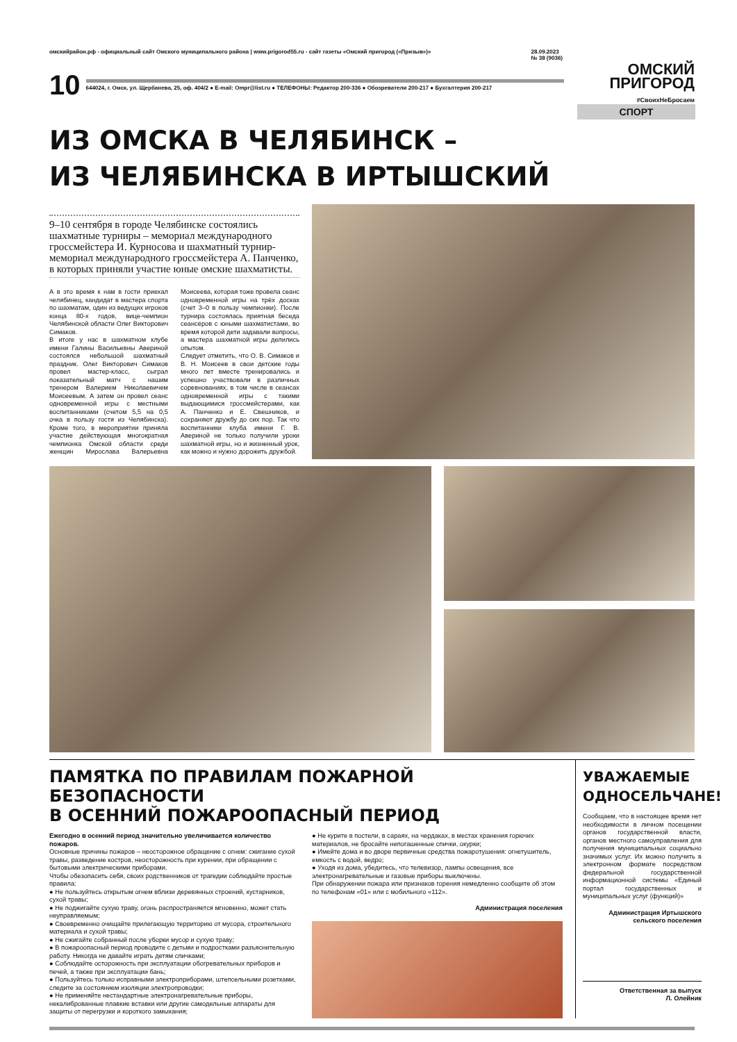омскийрайон.рф - официальный сайт Омского муниципального района | www.prigorod55.ru - сайт газеты «Омский пригород («Призыв»)» 28.09.2023
№ 38 (9036)
10 644024, г. Омск, ул. Щербанева, 25, оф. 404/2 ● E-mail: Ompr@list.ru ● ТЕЛЕФОНЫ: Редактор 200-336 ● Обозреватели 200-217 ● Бухгалтерия 200-217 ОМСКИЙ
ПРИГОРОД
#СвоихНеБросаем
СПОРТ
ИЗ ОМСКА В ЧЕЛЯБИНСК –
ИЗ ЧЕЛЯБИНСКА В ИРТЫШСКИЙ
9–10 сентября в городе Челябинске состоялись шахматные турниры – мемориал международного гроссмейстера И. Курносова и шахматный турнир-мемориал международного гроссмейстера А. Панченко, в которых приняли участие юные омские шахматисты.
А в это время к нам в гости приехал челябинец, кандидат в мастера спорта по шахматам, один из ведущих игроков конца 80-х годов, вице-чемпион Челябинской области Олег Викторович Симаков.
В итоге у нас в шахматном клубе имени Галины Васильевны Авериной состоялся небольшой шахматный праздник. Олег Викторович Симаков провел мастер-класс, сыграл показательный матч с нашим тренером Валерием Николаевичем Моисеевым. А затем он провел сеанс одновременной игры с местными воспитанниками (счетом 5,5 на 0,5 очка в пользу гостя из Челябинска). Кроме того, в мероприятии приняла участие действующая многократная чемпионка Омской области среди женщин Мирослава Валерьевна Моисеева, которая тоже провела сеанс одновременной игры на трёх досках (счет 3–0 в пользу чемпионки). После турнира состоялась приятная беседа сеансёров с юными шахматистами, во время которой дети задавали вопросы, а мастера шахматной игры делились опытом.
Следует отметить, что О. В. Симаков и В. Н. Моисеев в свои детские годы много лет вместе тренировались и успешно участвовали в различных соревнованиях, в том числе в сеансах одновременной игры с такими выдающимися гроссмейстерами, как А. Панченко и Е. Свешников, и сохраняют дружбу до сих пор. Так что воспитанники клуба имени Г. В. Авериной не только получили уроки шахматной игры, но и жизненный урок, как можно и нужно дорожить дружбой.
ПАМЯТКА ПО ПРАВИЛАМ ПОЖАРНОЙ БЕЗОПАСНОСТИ
В ОСЕННИЙ ПОЖАРООПАСНЫЙ ПЕРИОД
Ежегодно в осенний период значительно увеличивается количество пожаров.
Основные причины пожаров – неосторожное обращение с огнем: сжигание сухой травы, разведение костров, неосторожность при курении, при обращении с бытовыми электрическими приборами.
Чтобы обезопасить себя, своих родственников от трагедии соблюдайте простые правила:
● Не пользуйтесь открытым огнем вблизи деревянных строений, кустарников, сухой травы;
● Не поджигайте сухую траву, огонь распространяется мгновенно, может стать неуправляемым;
● Своевременно очищайте прилегающую территорию от мусора, строительного материала и сухой травы;
● Не сжигайте собранный после уборки мусор и сухую траву;
● В пожароопасный период проводите с детьми и подростками разъяснительную работу. Никогда не давайте играть детям спичками;
● Соблюдайте осторожность при эксплуатации обогревательных приборов и печей, а также при эксплуатации бань;
● Пользуйтесь только исправными электроприборами, штепсельными розетками, следите за состоянием изоляции электропроводки;
● Не применяйте нестандартные электронагревательные приборы, некалиброванные плавкие вставки или другие самодельные аппараты для защиты от перегрузки и короткого замыкания;
● Не курите в постели, в сараях, на чердаках, в местах хранения горючих материалов, не бросайте непогашенные спички, окурки;
● Имейте дома и во дворе первичные средства пожаротушения: огнетушитель, емкость с водой, ведро;
● Уходя из дома, убедитесь, что телевизор, лампы освещения, все электронагревательные и газовые приборы выключены.
При обнаружении пожара или признаков горения немедленно сообщите об этом по телефонам «01» или с мобильного «112».
Администрация поселения
УВАЖАЕМЫЕ ОДНОСЕЛЬЧАНЕ!
Сообщаем, что в настоящее время нет необходимости в личном посещении органов государственной власти, органов местного самоуправления для получения муниципальных социально значимых услуг. Их можно получить в электронном формате посредством федеральной государственной информационной системы «Единый портал государственных и муниципальных услуг (функций)»
Администрация Иртышского сельского поселения
Ответственная за выпуск
Л. Олейник